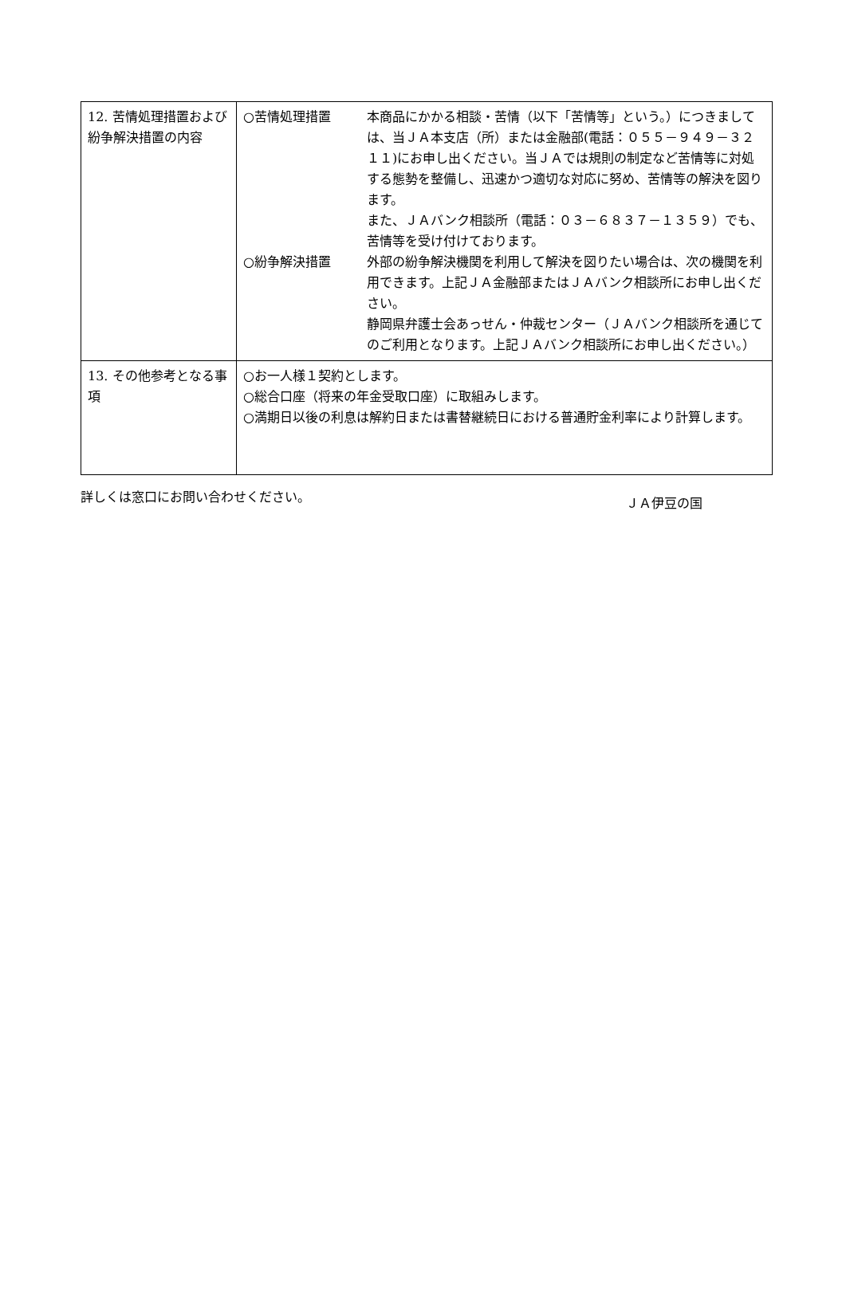| 12. 苦情処理措置および紛争解決措置の内容 | ○苦情処理措置 本商品にかかる相談・苦情（以下「苦情等」という。）につきましては、当ＪＡ本支店（所）または金融部(電話：０５５－９４９－３２１１)にお申し出ください。当ＪＡでは規則の制定など苦情等に対処する態勢を整備し、迅速かつ適切な対応に努め、苦情等の解決を図ります。 また、ＪＡバンク相談所（電話：０３－６８３７－１３５９）でも、苦情等を受け付けております。 ○紛争解決措置 外部の紛争解決機関を利用して解決を図りたい場合は、次の機関を利用できます。上記ＪＡ金融部またはＪＡバンク相談所にお申し出ください。 静岡県弁護士会あっせん・仲裁センター（ＪＡバンク相談所を通じてのご利用となります。上記ＪＡバンク相談所にお申し出ください。） |
| 13. その他参考となる事項 | ○お一人様１契約とします。 ○総合口座（将来の年金受取口座）に取組みします。 ○満期日以後の利息は解約日または書替継続日における普通貯金利率により計算します。 |
詳しくは窓口にお問い合わせください。 ＪＡ伊豆の国